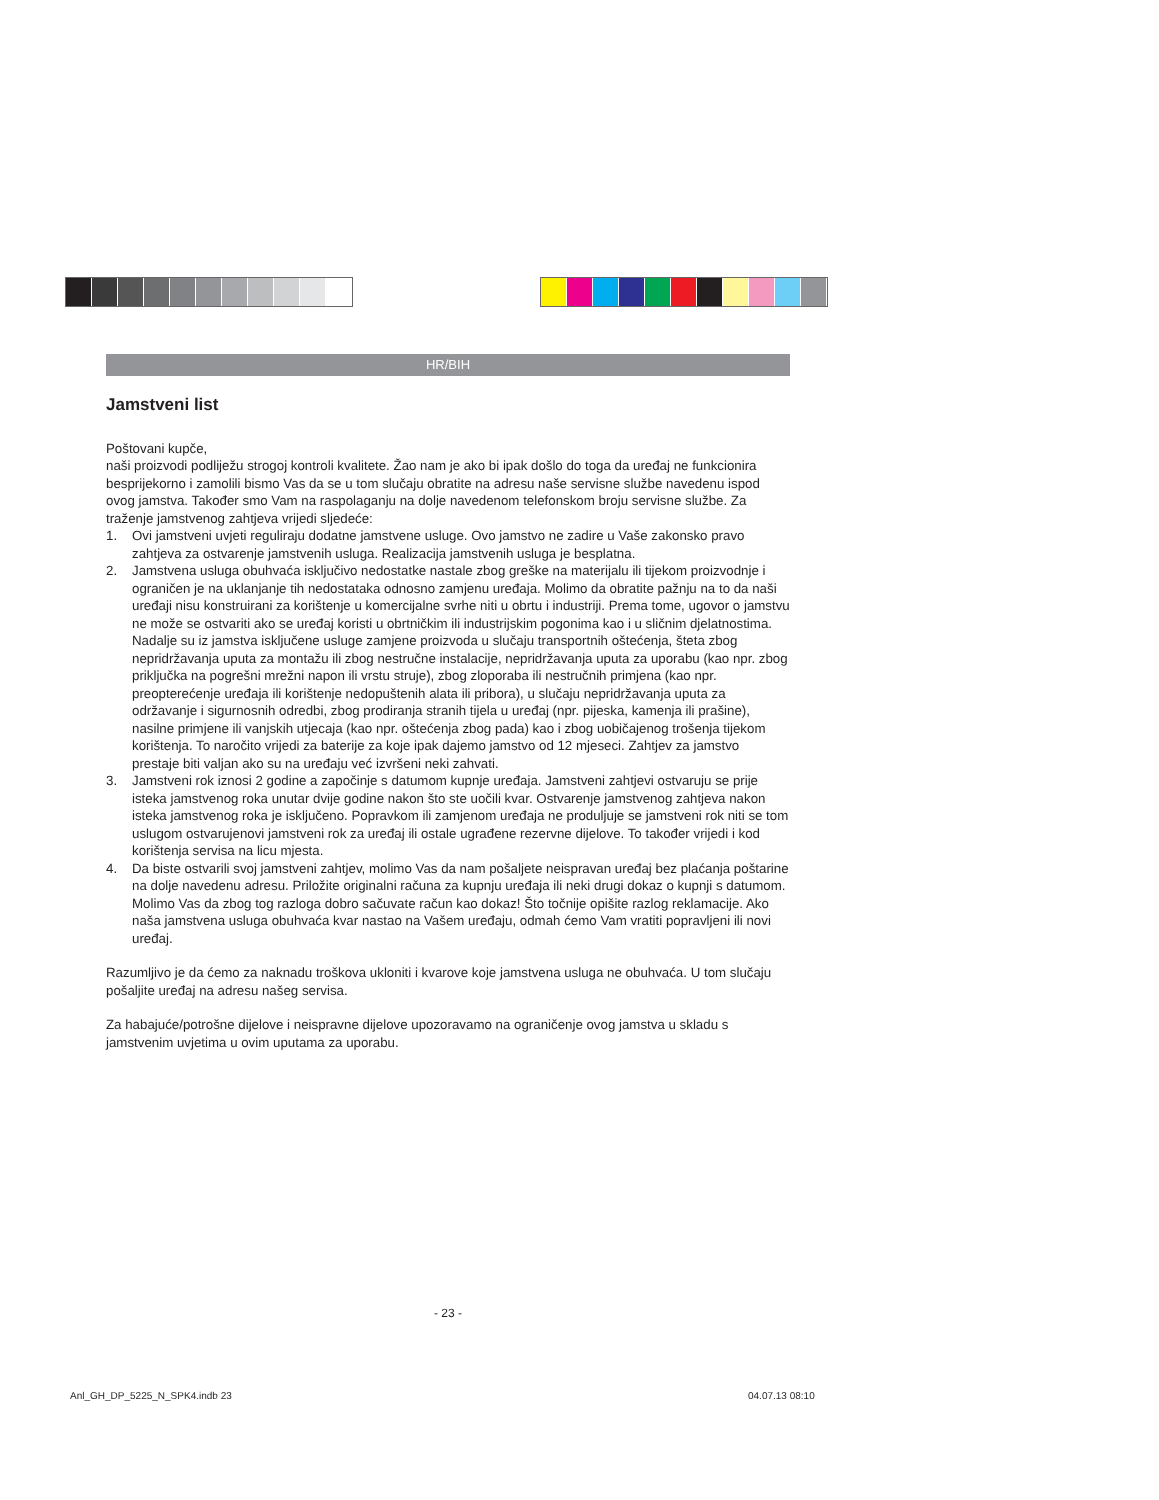HR/BIH
Jamstveni list
Poštovani kupče,
naši proizvodi podliježu strogoj kontroli kvalitete. Žao nam je ako bi ipak došlo do toga da uređaj ne funkcionira besprijekorno i zamolili bismo Vas da se u tom slučaju obratite na adresu naše servisne službe navedenu ispod ovog jamstva. Također smo Vam na raspolaganju na dolje navedenom telefonskom broju servisne službe. Za traženje jamstvenog zahtjeva vrijedi sljedeće:
1. Ovi jamstveni uvjeti reguliraju dodatne jamstvene usluge. Ovo jamstvo ne zadire u Vaše zakonsko pravo zahtjeva za ostvarenje jamstvenih usluga. Realizacija jamstvenih usluga je besplatna.
2. Jamstvena usluga obuhvaća isključivo nedostatke nastale zbog greške na materijalu ili tijekom proizvodnje i ograničen je na uklanjanje tih nedostataka odnosno zamjenu uređaja. Molimo da obratite pažnju na to da naši uređaji nisu konstruirani za korištenje u komercijalne svrhe niti u obrtu i industriji. Prema tome, ugovor o jamstvu ne može se ostvariti ako se uređaj koristi u obrtničkim ili industrijskim pogonima kao i u sličnim djelatnostima. Nadalje su iz jamstva isključene usluge zamjene proizvoda u slučaju transportnih oštećenja, šteta zbog nepridržavanja uputa za montažu ili zbog nestručne instalacije, nepridržavanja uputa za uporabu (kao npr. zbog priključka na pogrešni mrežni napon ili vrstu struje), zbog zloporaba ili nestručnih primjena (kao npr. preopterećenje uređaja ili korištenje nedopuštenih alata ili pribora), u slučaju nepridržavanja uputa za održavanje i sigurnosnih odredbi, zbog prodiranja stranih tijela u uređaj (npr. pijeska, kamenja ili prašine), nasilne primjene ili vanjskih utjecaja (kao npr. oštećenja zbog pada) kao i zbog uobičajenog trošenja tijekom korištenja. To naročito vrijedi za baterije za koje ipak dajemo jamstvo od 12 mjeseci. Zahtjev za jamstvo prestaje biti valjan ako su na uređaju već izvršeni neki zahvati.
3. Jamstveni rok iznosi 2 godine a započinje s datumom kupnje uređaja. Jamstveni zahtjevi ostvaruju se prije isteka jamstvenog roka unutar dvije godine nakon što ste uočili kvar. Ostvarenje jamstvenog zahtjeva nakon isteka jamstvenog roka je isključeno. Popravkom ili zamjenom uređaja ne produljuje se jamstveni rok niti se tom uslugom ostvarujenovi jamstveni rok za uređaj ili ostale ugrađene rezervne dijelove. To također vrijedi i kod korištenja servisa na licu mjesta.
4. Da biste ostvarili svoj jamstveni zahtjev, molimo Vas da nam pošaljete neispravan uređaj bez plaćanja poštarine na dolje navedenu adresu. Priložite originalni računa za kupnju uređaja ili neki drugi dokaz o kupnji s datumom. Molimo Vas da zbog tog razloga dobro sačuvate račun kao dokaz! Što točnije opišite razlog reklamacije. Ako naša jamstvena usluga obuhvaća kvar nastao na Vašem uređaju, odmah ćemo Vam vratiti popravljeni ili novi uređaj.
Razumljivo je da ćemo za naknadu troškova ukloniti i kvarove koje jamstvena usluga ne obuhvaća. U tom slučaju pošaljite uređaj na adresu našeg servisa.
Za habajuće/potrošne dijelove i neispravne dijelove upozoravamo na ograničenje ovog jamstva u skladu s jamstvenim uvjetima u ovim uputama za uporabu.
- 23 -
Anl_GH_DP_5225_N_SPK4.indb 23 04.07.13 08:10